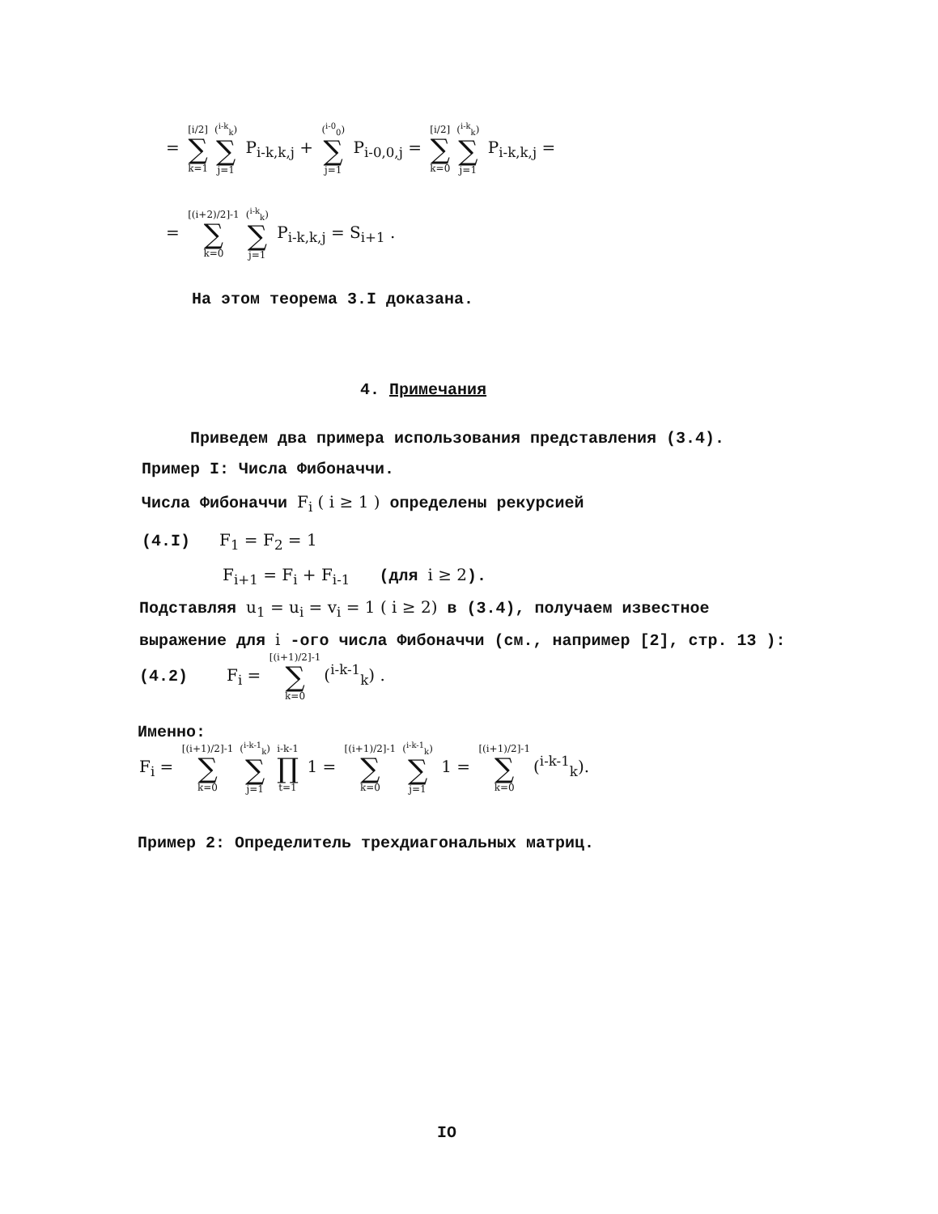= [i/2] ∑ k=1 (<sup>i-k</sup><sub>k</sub>) ∑ j=1 P<sub>i-k,k,j</sub> + (<sup>i-0</sup><sub>0</sub>) ∑ j=1 P<sub>i-0,0,j</sub> = [i/2] ∑ k=0 (<sup>i-k</sup><sub>k</sub>) ∑ j=1 P<sub>i-k,k,j</sub> =
= [(i+2)/2]-1 ∑ k=0 (<sup>i-k</sup><sub>k</sub>) ∑ j=1 P<sub>i-k,k,j</sub> = S<sub>i+1</sub> .
На этом теорема 3.I доказана.
4. Примечания
Приведем два примера использования представления (3.4).
Пример I: Числа Фибоначчи.
Числа Фибоначчи F<sub>i</sub> ( i ≥ 1 ) определены рекурсией
(4.I) F<sub>1</sub> = F<sub>2</sub> = 1
F<sub>i+1</sub> = F<sub>i</sub> + F<sub>i-1</sub> (для i ≥ 2).
Подставляя u<sub>1</sub> = u<sub>i</sub> = v<sub>i</sub> = 1 ( i ≥ 2) в (3.4), получаем известное
выражение для i -ого числа Фибоначчи (см., например [2], стр. 13 ):
(4.2) F<sub>i</sub> = [(i+1)/2]-1 ∑ k=0 (<sup>i-k-1</sup><sub>k</sub>) .
Именно:
F<sub>i</sub> = [(i+1)/2]-1 ∑ k=0 (<sup>i-k-1</sup><sub>k</sub>) ∑ j=1 i-k-1 ∏ t=1 1 = [(i+1)/2]-1 ∑ k=0 (<sup>i-k-1</sup><sub>k</sub>) ∑ j=1 1 = [(i+1)/2]-1 ∑ k=0 (<sup>i-k-1</sup><sub>k</sub>).
Пример 2: Определитель трехдиагональных матриц.
IO